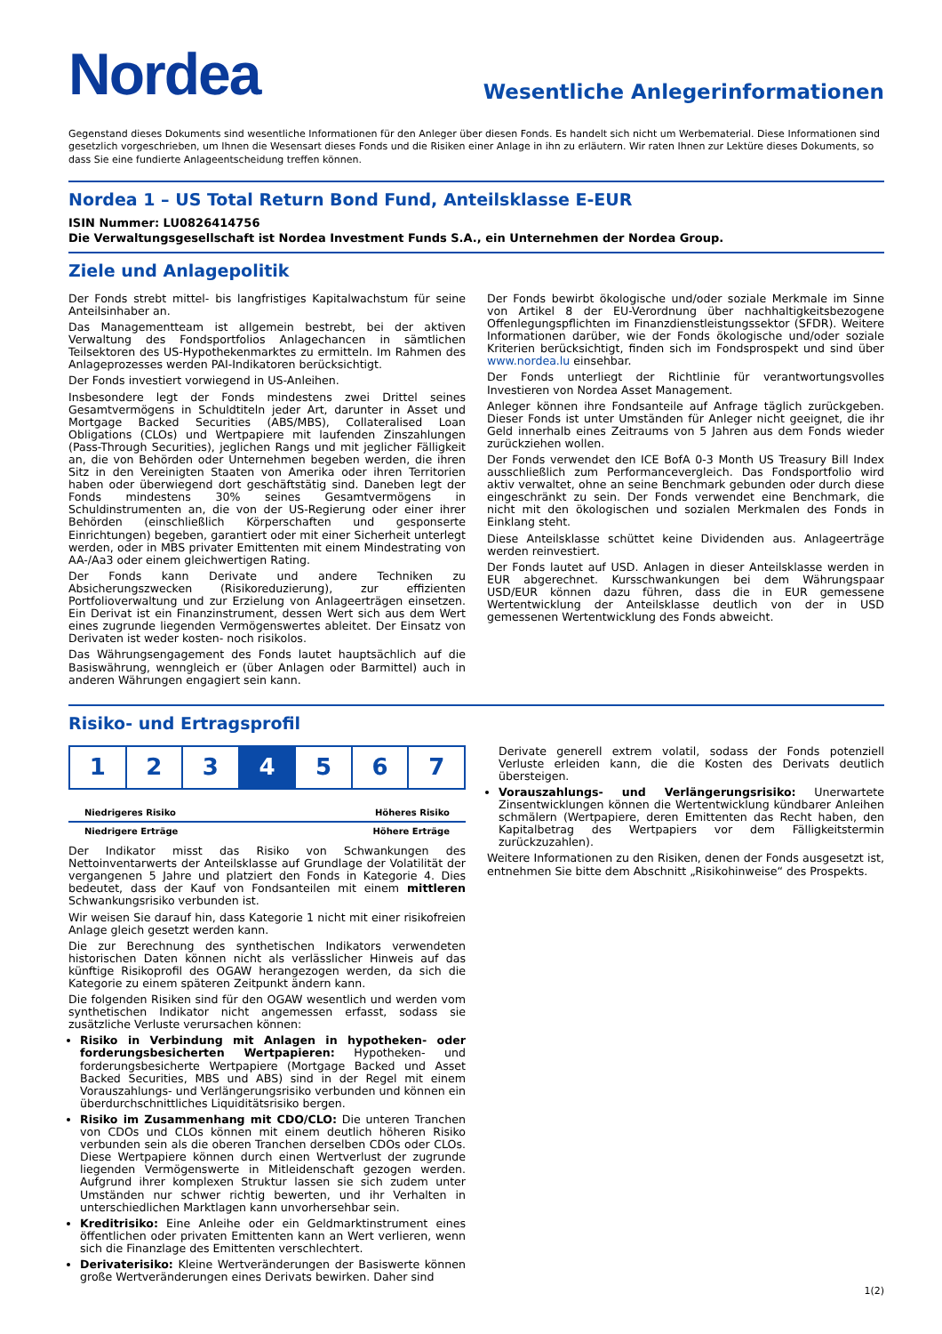Nordea
Wesentliche Anlegerinformationen
Gegenstand dieses Dokuments sind wesentliche Informationen für den Anleger über diesen Fonds. Es handelt sich nicht um Werbematerial. Diese Informationen sind gesetzlich vorgeschrieben, um Ihnen die Wesensart dieses Fonds und die Risiken einer Anlage in ihn zu erläutern. Wir raten Ihnen zur Lektüre dieses Dokuments, so dass Sie eine fundierte Anlageentscheidung treffen können.
Nordea 1 – US Total Return Bond Fund, Anteilsklasse E-EUR
ISIN Nummer: LU0826414756
Die Verwaltungsgesellschaft ist Nordea Investment Funds S.A., ein Unternehmen der Nordea Group.
Ziele und Anlagepolitik
Der Fonds strebt mittel- bis langfristiges Kapitalwachstum für seine Anteilsinhaber an.
Das Managementteam ist allgemein bestrebt, bei der aktiven Verwaltung des Fondsportfolios Anlagechancen in sämtlichen Teilsektoren des US-Hypothekenmarktes zu ermitteln. Im Rahmen des Anlageprozesses werden PAI-Indikatoren berücksichtigt.
Der Fonds investiert vorwiegend in US-Anleihen.
Insbesondere legt der Fonds mindestens zwei Drittel seines Gesamtvermögens in Schuldtiteln jeder Art, darunter in Asset und Mortgage Backed Securities (ABS/MBS), Collateralised Loan Obligations (CLOs) und Wertpapiere mit laufenden Zinszahlungen (Pass-Through Securities), jeglichen Rangs und mit jeglicher Fälligkeit an, die von Behörden oder Unternehmen begeben werden, die ihren Sitz in den Vereinigten Staaten von Amerika oder ihren Territorien haben oder überwiegend dort geschäftstätig sind. Daneben legt der Fonds mindestens 30% seines Gesamtvermögens in Schuldinstrumenten an, die von der US-Regierung oder einer ihrer Behörden (einschließlich Körperschaften und gesponserte Einrichtungen) begeben, garantiert oder mit einer Sicherheit unterlegt werden, oder in MBS privater Emittenten mit einem Mindestrating von AA-/Aa3 oder einem gleichwertigen Rating.
Der Fonds kann Derivate und andere Techniken zu Absicherungszwecken (Risikoreduzierung), zur effizienten Portfolioverwaltung und zur Erzielung von Anlageerträgen einsetzen. Ein Derivat ist ein Finanzinstrument, dessen Wert sich aus dem Wert eines zugrunde liegenden Vermögenswertes ableitet. Der Einsatz von Derivaten ist weder kosten- noch risikolos.
Das Währungsengagement des Fonds lautet hauptsächlich auf die Basiswährung, wenngleich er (über Anlagen oder Barmittel) auch in anderen Währungen engagiert sein kann.
Der Fonds bewirbt ökologische und/oder soziale Merkmale im Sinne von Artikel 8 der EU-Verordnung über nachhaltigkeitsbezogene Offenlegungspflichten im Finanzdienstleistungssektor (SFDR). Weitere Informationen darüber, wie der Fonds ökologische und/oder soziale Kriterien berücksichtigt, finden sich im Fondsprospekt und sind über www.nordea.lu einsehbar.
Der Fonds unterliegt der Richtlinie für verantwortungsvolles Investieren von Nordea Asset Management.
Anleger können ihre Fondsanteile auf Anfrage täglich zurückgeben. Dieser Fonds ist unter Umständen für Anleger nicht geeignet, die ihr Geld innerhalb eines Zeitraums von 5 Jahren aus dem Fonds wieder zurückziehen wollen.
Der Fonds verwendet den ICE BofA 0-3 Month US Treasury Bill Index ausschließlich zum Performancevergleich. Das Fondsportfolio wird aktiv verwaltet, ohne an seine Benchmark gebunden oder durch diese eingeschränkt zu sein. Der Fonds verwendet eine Benchmark, die nicht mit den ökologischen und sozialen Merkmalen des Fonds in Einklang steht.
Diese Anteilsklasse schüttet keine Dividenden aus. Anlageerträge werden reinvestiert.
Der Fonds lautet auf USD. Anlagen in dieser Anteilsklasse werden in EUR abgerechnet. Kursschwankungen bei dem Währungspaar USD/EUR können dazu führen, dass die in EUR gemessene Wertentwicklung der Anteilsklasse deutlich von der in USD gemessenen Wertentwicklung des Fonds abweicht.
Risiko- und Ertragsprofil
| 1 | 2 | 3 | 4 | 5 | 6 | 7 |
Niedrigeres Risiko Höheres Risiko
Niedrigere Erträge Höhere Erträge
Der Indikator misst das Risiko von Schwankungen des Nettoinventarwerts der Anteilsklasse auf Grundlage der Volatilität der vergangenen 5 Jahre und platziert den Fonds in Kategorie 4. Dies bedeutet, dass der Kauf von Fondsanteilen mit einem mittleren Schwankungsrisiko verbunden ist.
Wir weisen Sie darauf hin, dass Kategorie 1 nicht mit einer risikofreien Anlage gleich gesetzt werden kann.
Die zur Berechnung des synthetischen Indikators verwendeten historischen Daten können nicht als verlässlicher Hinweis auf das künftige Risikoprofil des OGAW herangezogen werden, da sich die Kategorie zu einem späteren Zeitpunkt ändern kann.
Die folgenden Risiken sind für den OGAW wesentlich und werden vom synthetischen Indikator nicht angemessen erfasst, sodass sie zusätzliche Verluste verursachen können:
Risiko in Verbindung mit Anlagen in hypotheken- oder forderungsbesicherten Wertpapieren: Hypotheken- und forderungsbesicherte Wertpapiere (Mortgage Backed und Asset Backed Securities, MBS und ABS) sind in der Regel mit einem Vorauszahlungs- und Verlängerungsrisiko verbunden und können ein überdurchschnittliches Liquiditätsrisiko bergen.
Risiko im Zusammenhang mit CDO/CLO: Die unteren Tranchen von CDOs und CLOs können mit einem deutlich höheren Risiko verbunden sein als die oberen Tranchen derselben CDOs oder CLOs. Diese Wertpapiere können durch einen Wertverlust der zugrunde liegenden Vermögenswerte in Mitleidenschaft gezogen werden. Aufgrund ihrer komplexen Struktur lassen sie sich zudem unter Umständen nur schwer richtig bewerten, und ihr Verhalten in unterschiedlichen Marktlagen kann unvorhersehbar sein.
Kreditrisiko: Eine Anleihe oder ein Geldmarktinstrument eines öffentlichen oder privaten Emittenten kann an Wert verlieren, wenn sich die Finanzlage des Emittenten verschlechtert.
Derivaterisiko: Kleine Wertveränderungen der Basiswerte können große Wertveränderungen eines Derivats bewirken. Daher sind
Derivate generell extrem volatil, sodass der Fonds potenziell Verluste erleiden kann, die die Kosten des Derivats deutlich übersteigen.
Vorauszahlungs- und Verlängerungsrisiko: Unerwartete Zinsentwicklungen können die Wertentwicklung kündbarer Anleihen schmälern (Wertpapiere, deren Emittenten das Recht haben, den Kapitalbetrag des Wertpapiers vor dem Fälligkeitstermin zurückzuzahlen).
Weitere Informationen zu den Risiken, denen der Fonds ausgesetzt ist, entnehmen Sie bitte dem Abschnitt „Risikohinweise“ des Prospekts.
1(2)